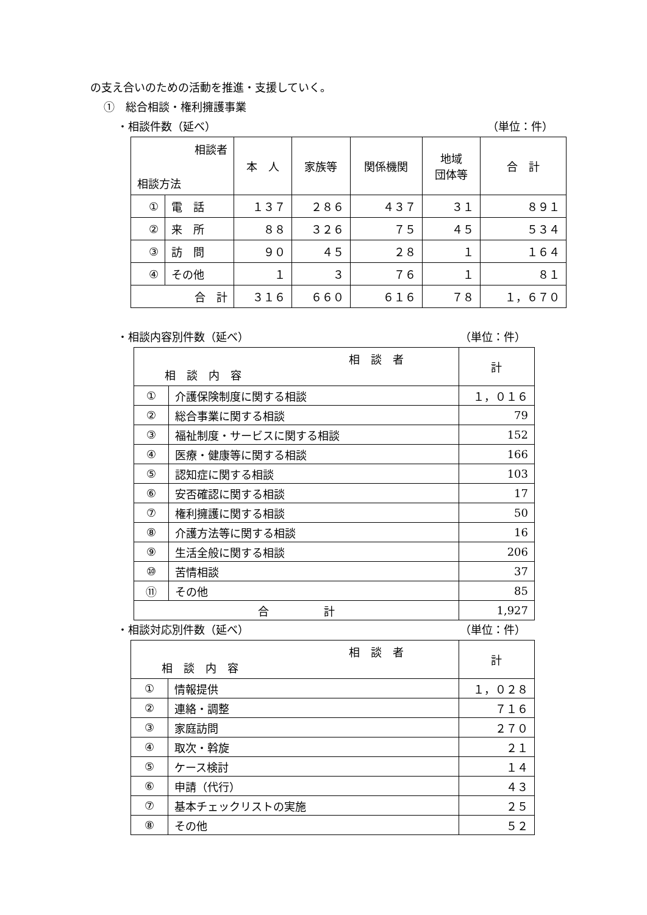の支え合いのための活動を推進・支援していく。
①　総合相談・権利擁護事業
・相談件数（延べ） （単位：件）
| 相談者 相談方法 | | 本 人 | 家族等 | 関係機関 | 地域 団体等 | 合 計 |
| --- | --- | --- | --- | --- | --- | --- |
| ① | 電 話 | １３７ | ２８６ | ４３７ | ３１ | ８９１ |
| ② | 来 所 | ８８ | ３２６ | ７５ | ４５ | ５３４ |
| ③ | 訪 問 | ９０ | ４５ | ２８ | １ | １６４ |
| ④ | その他 | １ | ３ | ７６ | １ | ８１ |
| 合 計 | | ３１６ | ６６０ | ６１６ | ７８ | １，６７０ |
・相談内容別件数（延べ） （単位：件）
| 相 談 者 相 談 内 容 | | 計 |
| --- | --- | --- |
| ① | 介護保険制度に関する相談 | １，０１６ |
| ② | 総合事業に関する相談 | 79 |
| ③ | 福祉制度・サービスに関する相談 | 152 |
| ④ | 医療・健康等に関する相談 | 166 |
| ⑤ | 認知症に関する相談 | 103 |
| ⑥ | 安否確認に関する相談 | 17 |
| ⑦ | 権利擁護に関する相談 | 50 |
| ⑧ | 介護方法等に関する相談 | 16 |
| ⑨ | 生活全般に関する相談 | 206 |
| ⑩ | 苦情相談 | 37 |
| ⑪ | その他 | 85 |
| 合 計 | | 1,927 |
・相談対応別件数（延べ） （単位：件）
| 相 談 者 相 談 内 容 | | 計 |
| --- | --- | --- |
| ① | 情報提供 | １，０２８ |
| ② | 連絡・調整 | ７１６ |
| ③ | 家庭訪問 | ２７０ |
| ④ | 取次・斡旋 | ２１ |
| ⑤ | ケース検討 | １４ |
| ⑥ | 申請（代行） | ４３ |
| ⑦ | 基本チェックリストの実施 | ２５ |
| ⑧ | その他 | ５２ |